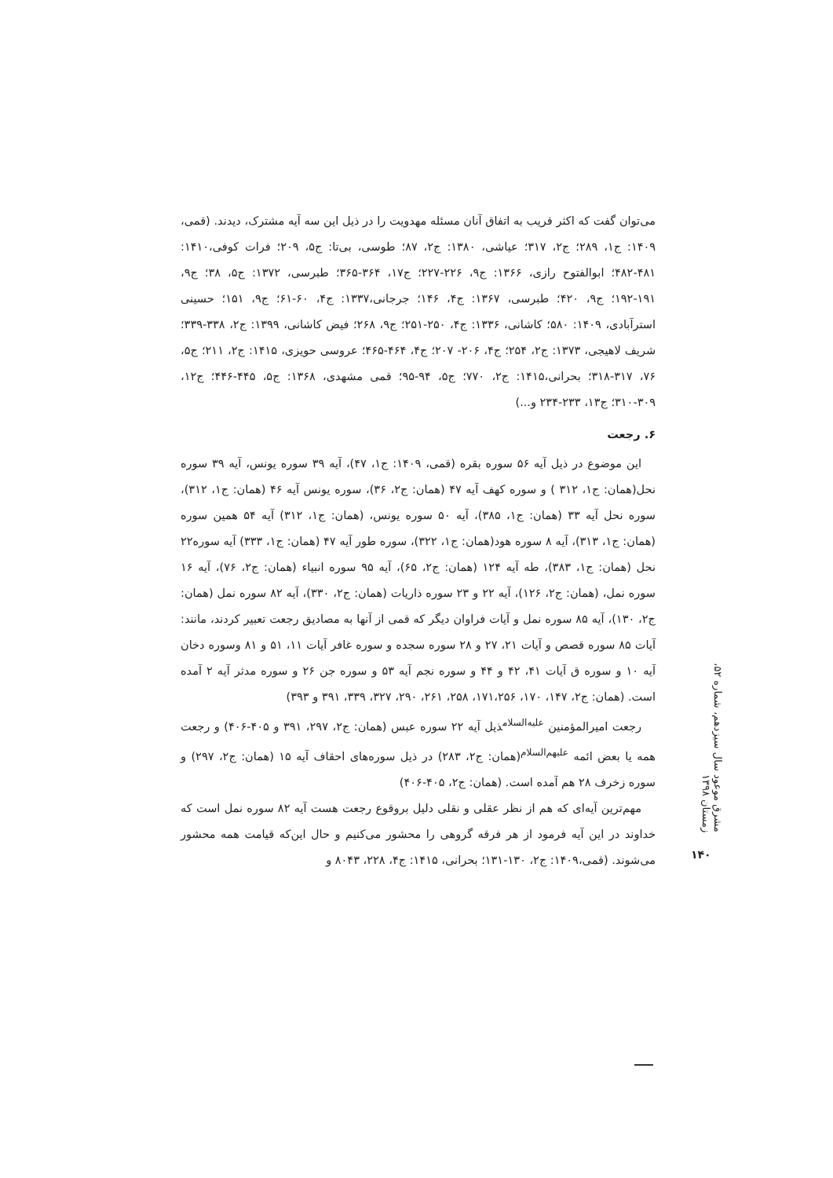می‌توان گفت که اکثر قریب به اتفاق آنان مسئله مهدویت را در ذیل این سه آیه مشترک، دیدند. (قمی، ۱۴۰۹: ج۱، ۲۸۹؛ ج۲، ۳۱۷؛ عیاشی، ۱۳۸۰: ج۲، ۸۷؛ طوسی، بی‌تا: ج۵، ۲۰۹؛ فرات کوفی،۱۴۱۰: ۴۸۱-۴۸۲؛ ابوالفتوح رازی، ۱۳۶۶: ج۹، ۲۲۶-۲۲۷؛ ج۱۷، ۳۶۴-۳۶۵؛ طبرسی، ۱۳۷۲: ج۵، ۳۸؛ ج۹، ۱۹۱-۱۹۲؛ ج۹، ۴۲۰؛ طبرسی، ۱۳۶۷: ج۴، ۱۴۶؛ جرجانی،۱۳۳۷: ج۴، ۶۰-۶۱؛ ج۹، ۱۵۱؛ حسینی استرآبادی، ۱۴۰۹: ۵۸۰؛ کاشانی، ۱۳۳۶: ج۴، ۲۵۰-۲۵۱؛ ج۹، ۲۶۸؛ فیض کاشانی، ۱۳۹۹: ج۲، ۳۳۸-۳۳۹؛ شریف لاهیجی، ۱۳۷۳: ج۲، ۲۵۴؛ ج۴، ۲۰۶- ۲۰۷؛ ج۴، ۴۶۴-۴۶۵؛ عروسی حویزی، ۱۴۱۵: ج۲، ۲۱۱؛ ج۵، ۷۶، ۳۱۷-۳۱۸؛ بحرانی،۱۴۱۵: ج۲، ۷۷۰؛ ج۵، ۹۴-۹۵؛ قمی مشهدی، ۱۳۶۸: ج۵، ۴۴۵-۴۴۶؛ ج۱۲، ۳۰۹-۳۱۰؛ ج۱۳، ۲۳۳-۲۳۴ و...)
۶. رجعت
این موضوع در ذیل آیه ۵۶ سوره بقره (قمی، ۱۴۰۹: ج۱، ۴۷)، آیه ۳۹ سوره یونس، آیه ۳۹ سوره نحل(همان: ج۱، ۳۱۲ ) و سوره کهف آیه ۴۷ (همان: ج۲، ۳۶)، سوره یونس آیه ۴۶ (همان: ج۱، ۳۱۲)، سوره نحل آیه ۳۳ (همان: ج۱، ۳۸۵)، آیه ۵۰ سوره یونس، (همان: ج۱، ۳۱۲) آیه ۵۴ همین سوره (همان: ج۱، ۳۱۳)، آیه ۸ سوره هود(همان: ج۱، ۳۲۲)، سوره طور آیه ۴۷ (همان: ج۱، ۳۳۳) آیه سوره۲۲ نحل (همان: ج۱، ۳۸۳)، طه آیه ۱۲۴ (همان: ج۲، ۶۵)، آیه ۹۵ سوره انبیاء (همان: ج۲، ۷۶)، آیه ۱۶ سوره نمل، (همان: ج۲، ۱۲۶)، آیه ۲۲ و ۲۳ سوره ذاریات (همان: ج۲، ۳۳۰)، آیه ۸۲ سوره نمل (همان: ج۲، ۱۳۰)، آیه ۸۵ سوره نمل و آیات فراوان دیگر که قمی از آنها به مصادیق رجعت تعبیر کردند، مانند: آیات ۸۵ سوره قصص و آیات ۲۱، ۲۷ و ۲۸ سوره سجده و سوره غافر آیات ۱۱، ۵۱ و ۸۱ وسوره دخان آیه ۱۰ و سوره ق آیات ۴۱، ۴۲ و ۴۴ و سوره نجم آیه ۵۳ و سوره جن ۲۶ و سوره مدثر آیه ۲ آمده است. (همان: ج۲، ۱۴۷، ۱۷۰، ۱۷۱،۲۵۶، ۲۵۸، ۲۶۱، ۲۹۰، ۳۲۷، ۳۳۹، ۳۹۱ و ۳۹۳)
رجعت امیرالمؤمنین <sup>علیه‌السلام</sup>ذیل آیه ۲۲ سوره عبس (همان: ج۲، ۲۹۷، ۳۹۱ و ۴۰۵-۴۰۶) و رجعت همه یا بعض ائمه <sup>علیهم‌السلام</sup>(همان: ج۲، ۲۸۳) در ذیل سوره‌های احقاف آیه ۱۵ (همان: ج۲، ۲۹۷) و سوره زخرف ۲۸ هم آمده است. (همان: ج۲، ۴۰۵-۴۰۶)
مهم‌ترین آیه‌ای که هم از نظر عقلی و نقلی دلیل بروقوع رجعت هست آیه ۸۲ سوره نمل است که خداوند در این آیه فرمود از هر فرقه گروهی را محشور می‌کنیم و حال این‌که قیامت همه محشور می‌شوند. (قمی،۱۴۰۹: ج۲، ۱۳۰-۱۳۱؛ بحرانی، ۱۴۱۵: ج۴، ۲۲۸، ۸۰۴۳ و
مشرق موعود سال سیزدهم، شماره ۵۲، زمستان ۱۳۹۸
۱۴۰